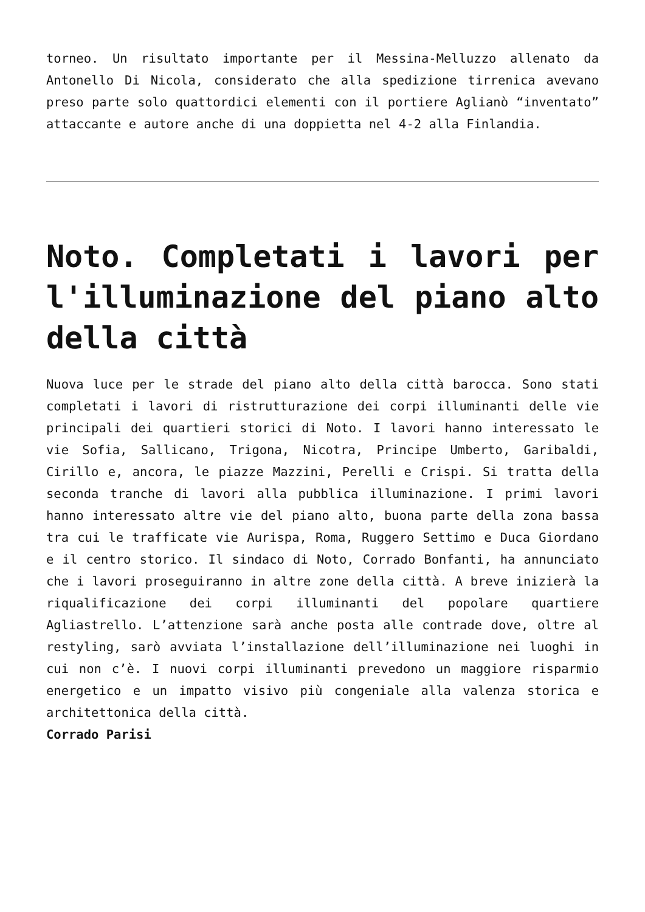torneo. Un risultato importante per il Messina-Melluzzo allenato da Antonello Di Nicola, considerato che alla spedizione tirrenica avevano preso parte solo quattordici elementi con il portiere Aglianò “inventato” attaccante e autore anche di una doppietta nel 4-2 alla Finlandia.
Noto. Completati i lavori per l'illuminazione del piano alto della città
Nuova luce per le strade del piano alto della città barocca. Sono stati completati i lavori di ristrutturazione dei corpi illuminanti delle vie principali dei quartieri storici di Noto. I lavori hanno interessato le vie Sofia, Sallicano, Trigona, Nicotra, Principe Umberto, Garibaldi, Cirillo e, ancora, le piazze Mazzini, Perelli e Crispi. Si tratta della seconda tranche di lavori alla pubblica illuminazione. I primi lavori hanno interessato altre vie del piano alto, buona parte della zona bassa tra cui le trafficate vie Aurispa, Roma, Ruggero Settimo e Duca Giordano e il centro storico. Il sindaco di Noto, Corrado Bonfanti, ha annunciato che i lavori proseguiranno in altre zone della città. A breve inizierà la riqualificazione dei corpi illuminanti del popolare quartiere Agliastrello. L’attenzione sarà anche posta alle contrade dove, oltre al restyling, sarò avviata l’installazione dell’illuminazione nei luoghi in cui non c’è. I nuovi corpi illuminanti prevedono un maggiore risparmio energetico e un impatto visivo più congeniale alla valenza storica e architettonica della città.
Corrado Parisi